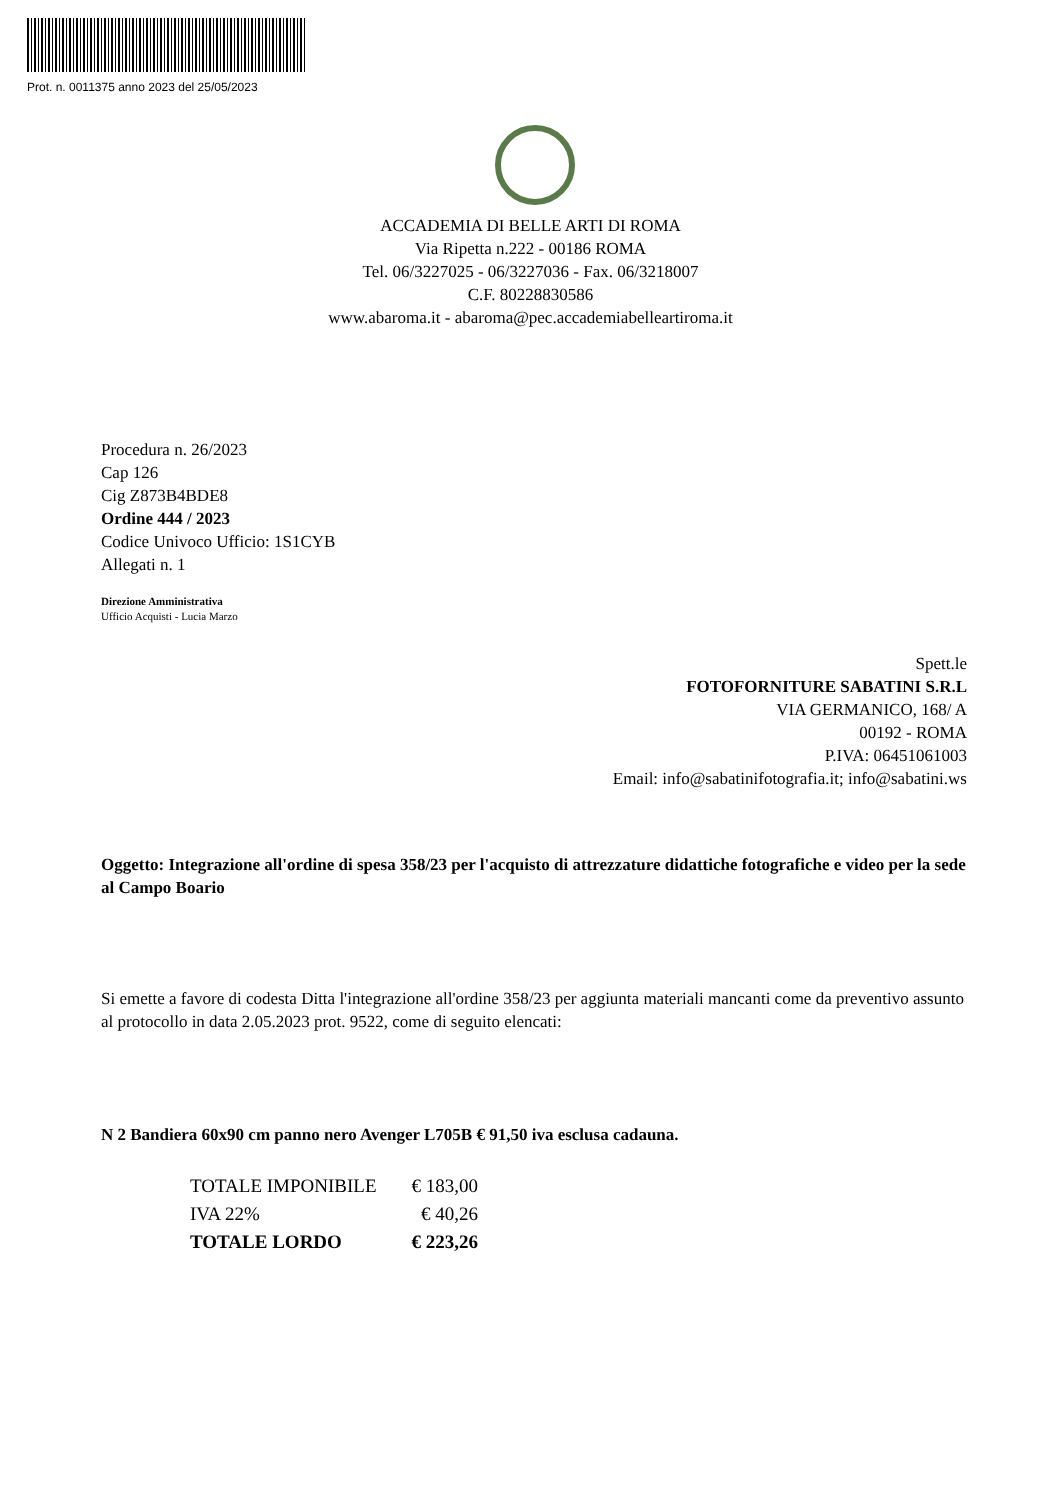Prot. n. 0011375 anno 2023 del 25/05/2023
ACCADEMIA DI BELLE ARTI DI ROMA
Via Ripetta n.222 - 00186 ROMA
Tel. 06/3227025 - 06/3227036 - Fax. 06/3218007
C.F. 80228830586
www.abaroma.it - abaroma@pec.accademiabelleartiroma.it
Procedura n. 26/2023
Cap 126
Cig Z873B4BDE8
Ordine 444 / 2023
Codice Univoco Ufficio: 1S1CYB
Allegati n. 1
Direzione Amministrativa
Ufficio Acquisti - Lucia Marzo
Spett.le
FOTOFORNITURE SABATINI S.R.L
VIA GERMANICO, 168/ A
00192 - ROMA
P.IVA: 06451061003
Email: info@sabatinifotografia.it; info@sabatini.ws
Oggetto: Integrazione all'ordine di spesa 358/23 per l'acquisto di attrezzature didattiche fotografiche e video per la sede al Campo Boario
Si emette a favore di codesta Ditta l'integrazione all'ordine 358/23 per aggiunta materiali mancanti come da preventivo assunto al protocollo in data 2.05.2023 prot. 9522, come di seguito elencati:
N 2 Bandiera 60x90 cm panno nero Avenger L705B € 91,50 iva esclusa cadauna.
| TOTALE IMPONIBILE | € 183,00 |
| IVA 22% | € 40,26 |
| TOTALE LORDO | € 223,26 |